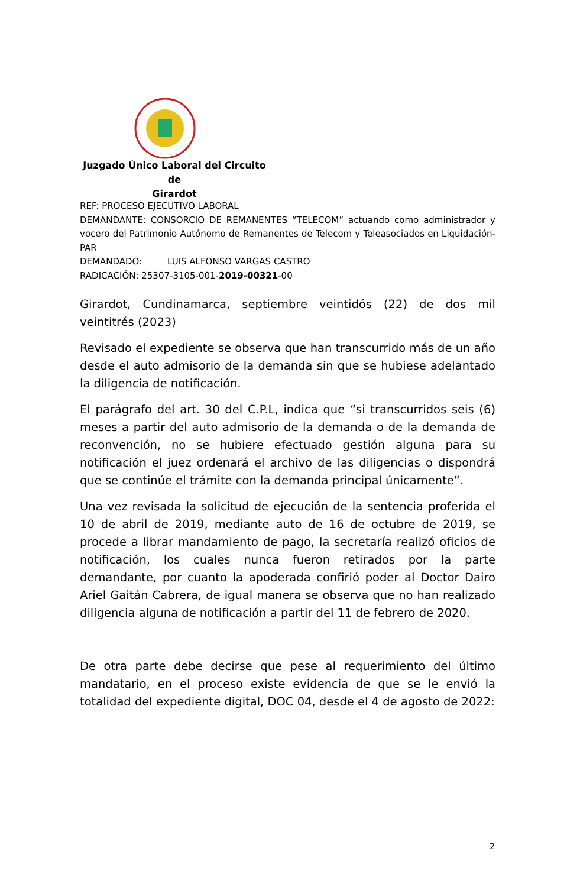Juzgado Único Laboral del Circuito de
Girardot
REF: PROCESO EJECUTIVO LABORAL
DEMANDANTE: CONSORCIO DE REMANENTES “TELECOM” actuando como administrador y vocero del Patrimonio Autónomo de Remanentes de Telecom y Teleasociados en Liquidación- PAR
DEMANDADO: LUIS ALFONSO VARGAS CASTRO
RADICACIÓN: 25307-3105-001-2019-00321-00
Girardot, Cundinamarca, septiembre veintidós (22) de dos mil veintitrés (2023)
Revisado el expediente se observa que han transcurrido más de un año desde el auto admisorio de la demanda sin que se hubiese adelantado la diligencia de notificación.
El parágrafo del art. 30 del C.P.L, indica que “si transcurridos seis (6) meses a partir del auto admisorio de la demanda o de la demanda de reconvención, no se hubiere efectuado gestión alguna para su notificación el juez ordenará el archivo de las diligencias o dispondrá que se continúe el trámite con la demanda principal únicamente”.
Una vez revisada la solicitud de ejecución de la sentencia proferida el 10 de abril de 2019, mediante auto de 16 de octubre de 2019, se procede a librar mandamiento de pago, la secretaría realizó oficios de notificación, los cuales nunca fueron retirados por la parte demandante, por cuanto la apoderada confirió poder al Doctor Dairo Ariel Gaitán Cabrera, de igual manera se observa que no han realizado diligencia alguna de notificación a partir del 11 de febrero de 2020.
De otra parte debe decirse que pese al requerimiento del último mandatario, en el proceso existe evidencia de que se le envió la totalidad del expediente digital, DOC 04, desde el 4 de agosto de 2022:
2